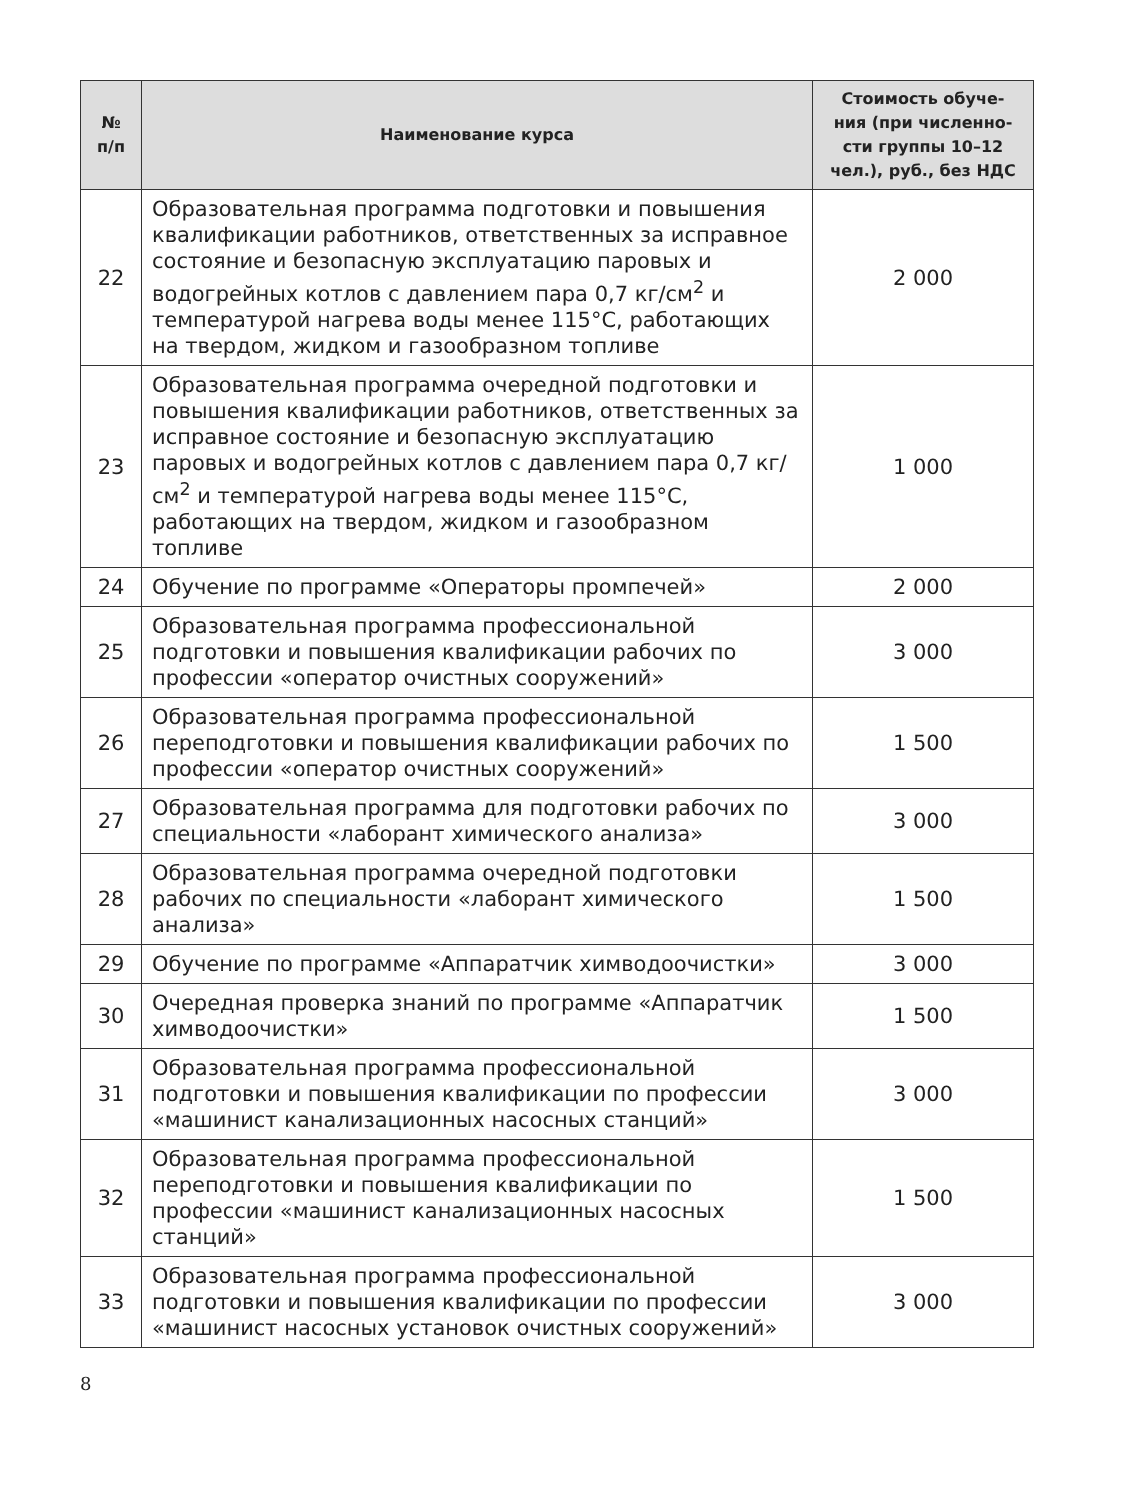| № п/п | Наименование курса | Стоимость обуче- ния (при численно- сти группы 10–12 чел.), руб., без НДС |
| --- | --- | --- |
| 22 | Образовательная программа подготовки и повышения квалификации работников, ответственных за исправное состояние и безопасную эксплуатацию паровых и водогрейных котлов с давлением пара 0,7 кг/см<sup>2</sup> и температурой нагрева воды менее 115°C, работающих на твердом, жидком и газообразном топливе | 2 000 |
| 23 | Образовательная программа очередной подготовки и повышения квалификации работников, ответственных за исправное состояние и безопасную эксплуатацию паровых и водогрейных котлов с давлением пара 0,7 кг/см<sup>2</sup> и температурой нагрева воды менее 115°C, работающих на твердом, жидком и газообразном топливе | 1 000 |
| 24 | Обучение по программе «Операторы промпечей» | 2 000 |
| 25 | Образовательная программа профессиональной подготовки и повышения квалификации рабочих по профессии «оператор очистных сооружений» | 3 000 |
| 26 | Образовательная программа профессиональной переподготовки и повышения квалификации рабочих по профессии «оператор очистных сооружений» | 1 500 |
| 27 | Образовательная программа для подготовки рабочих по специальности «лаборант химического анализа» | 3 000 |
| 28 | Образовательная программа очередной подготовки рабочих по специальности «лаборант химического анализа» | 1 500 |
| 29 | Обучение по программе «Аппаратчик химводоочистки» | 3 000 |
| 30 | Очередная проверка знаний по программе «Аппаратчик химводоочистки» | 1 500 |
| 31 | Образовательная программа профессиональной подготовки и повышения квалификации по профессии «машинист канализационных насосных станций» | 3 000 |
| 32 | Образовательная программа профессиональной переподготовки и повышения квалификации по профессии «машинист канализационных насосных станций» | 1 500 |
| 33 | Образовательная программа профессиональной подготовки и повышения квалификации по профессии «машинист насосных установок очистных сооружений» | 3 000 |
8